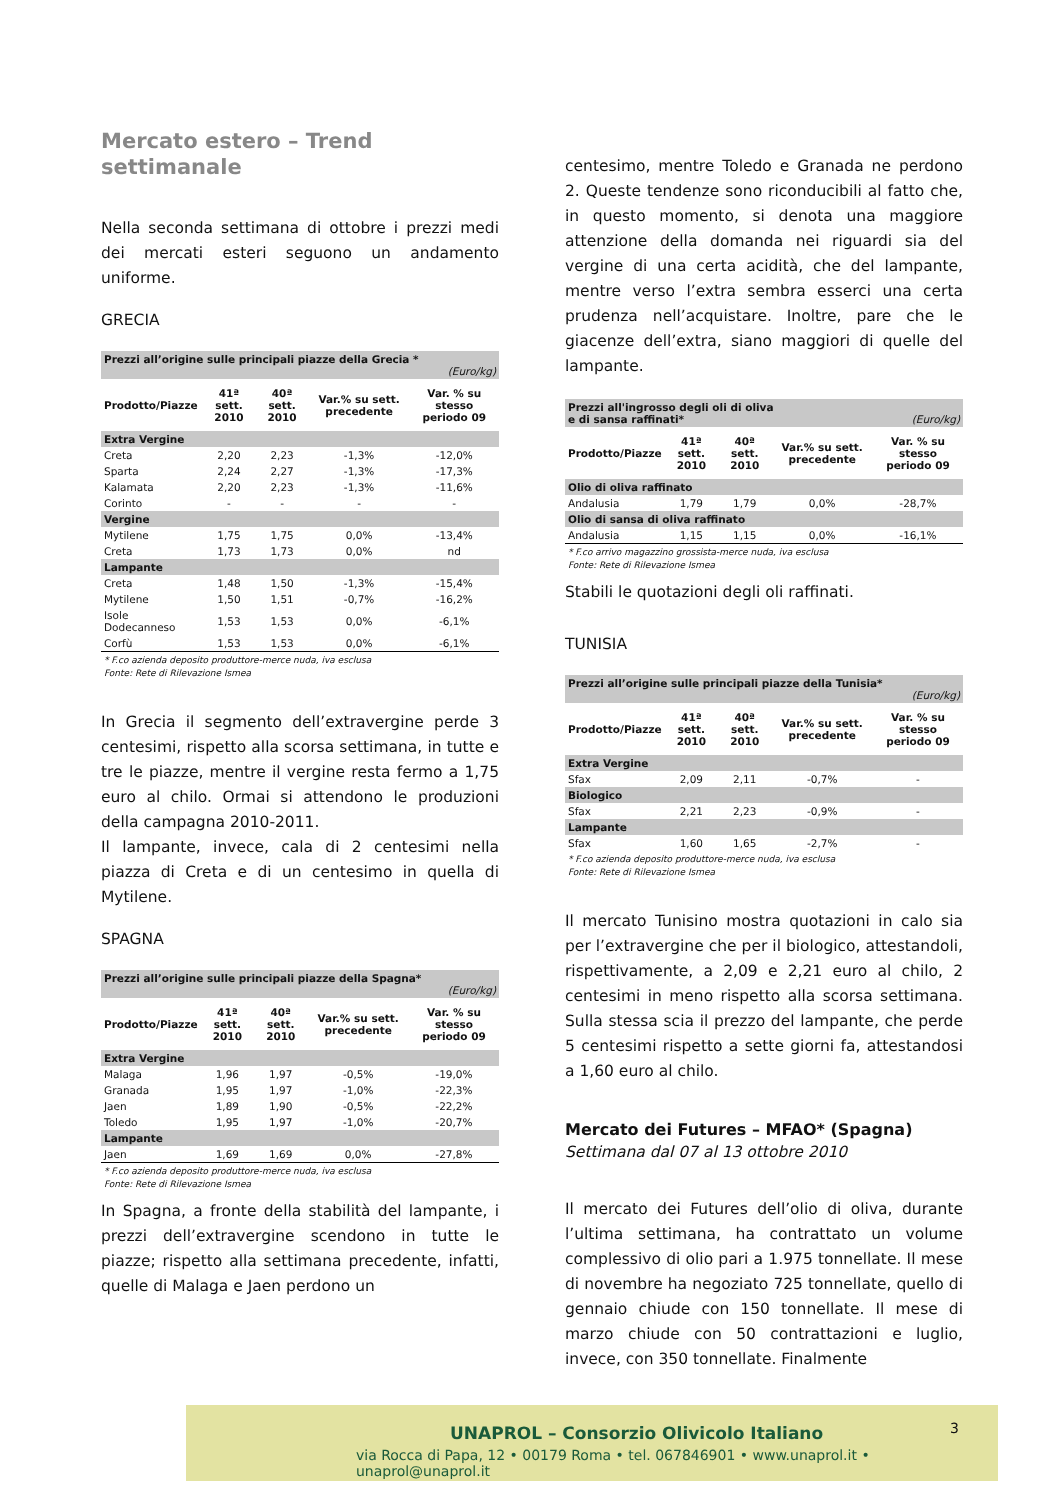Mercato estero – Trend settimanale
Nella seconda settimana di ottobre i prezzi medi dei mercati esteri seguono un andamento uniforme.
GRECIA
| Prezzi all’origine sulle principali piazze della Grecia * (Euro/kg) | | | | |
| Prodotto/Piazze | 41ª sett. 2010 | 40ª sett. 2010 | Var.% su sett. precedente | Var. % su stesso periodo 09 |
| Extra Vergine | | | | |
| Creta | 2,20 | 2,23 | -1,3% | -12,0% |
| Sparta | 2,24 | 2,27 | -1,3% | -17,3% |
| Kalamata | 2,20 | 2,23 | -1,3% | -11,6% |
| Corinto | - | - | - | - |
| Vergine | | | | |
| Mytilene | 1,75 | 1,75 | 0,0% | -13,4% |
| Creta | 1,73 | 1,73 | 0,0% | nd |
| Lampante | | | | |
| Creta | 1,48 | 1,50 | -1,3% | -15,4% |
| Mytilene | 1,50 | 1,51 | -0,7% | -16,2% |
| Isole Dodecanneso | 1,53 | 1,53 | 0,0% | -6,1% |
| Corfù | 1,53 | 1,53 | 0,0% | -6,1% |
* F.co azienda deposito produttore-merce nuda, iva esclusa
Fonte: Rete di Rilevazione Ismea
In Grecia il segmento dell’extravergine perde 3 centesimi, rispetto alla scorsa settimana, in tutte e tre le piazze, mentre il vergine resta fermo a 1,75 euro al chilo. Ormai si attendono le produzioni della campagna 2010-2011.
Il lampante, invece, cala di 2 centesimi nella piazza di Creta e di un centesimo in quella di Mytilene.
SPAGNA
| Prezzi all’origine sulle principali piazze della Spagna* (Euro/kg) | | | | |
| Prodotto/Piazze | 41ª sett. 2010 | 40ª sett. 2010 | Var.% su sett. precedente | Var. % su stesso periodo 09 |
| Extra Vergine | | | | |
| Malaga | 1,96 | 1,97 | -0,5% | -19,0% |
| Granada | 1,95 | 1,97 | -1,0% | -22,3% |
| Jaen | 1,89 | 1,90 | -0,5% | -22,2% |
| Toledo | 1,95 | 1,97 | -1,0% | -20,7% |
| Lampante | | | | |
| Jaen | 1,69 | 1,69 | 0,0% | -27,8% |
* F.co azienda deposito produttore-merce nuda, iva esclusa
Fonte: Rete di Rilevazione Ismea
In Spagna, a fronte della stabilità del lampante, i prezzi dell’extravergine scendono in tutte le piazze; rispetto alla settimana precedente, infatti, quelle di Malaga e Jaen perdono un
centesimo, mentre Toledo e Granada ne perdono 2. Queste tendenze sono riconducibili al fatto che, in questo momento, si denota una maggiore attenzione della domanda nei riguardi sia del vergine di una certa acidità, che del lampante, mentre verso l’extra sembra esserci una certa prudenza nell’acquistare. Inoltre, pare che le giacenze dell’extra, siano maggiori di quelle del lampante.
| Prezzi all'ingrosso degli oli di oliva e di sansa raffinati* (Euro/kg) | | | | |
| Prodotto/Piazze | 41ª sett. 2010 | 40ª sett. 2010 | Var.% su sett. precedente | Var. % su stesso periodo 09 |
| Olio di oliva raffinato | | | | |
| Andalusia | 1,79 | 1,79 | 0,0% | -28,7% |
| Olio di sansa di oliva raffinato | | | | |
| Andalusia | 1,15 | 1,15 | 0,0% | -16,1% |
* F.co arrivo magazzino grossista-merce nuda, iva esclusa
Fonte: Rete di Rilevazione Ismea
Stabili le quotazioni degli oli raffinati.
TUNISIA
| Prezzi all’origine sulle principali piazze della Tunisia* (Euro/kg) | | | | |
| Prodotto/Piazze | 41ª sett. 2010 | 40ª sett. 2010 | Var.% su sett. precedente | Var. % su stesso periodo 09 |
| Extra Vergine | | | | |
| Sfax | 2,09 | 2,11 | -0,7% | - |
| Biologico | | | | |
| Sfax | 2,21 | 2,23 | -0,9% | - |
| Lampante | | | | |
| Sfax | 1,60 | 1,65 | -2,7% | - |
* F.co azienda deposito produttore-merce nuda, iva esclusa
Fonte: Rete di Rilevazione Ismea
Il mercato Tunisino mostra quotazioni in calo sia per l’extravergine che per il biologico, attestandoli, rispettivamente, a 2,09 e 2,21 euro al chilo, 2 centesimi in meno rispetto alla scorsa settimana. Sulla stessa scia il prezzo del lampante, che perde 5 centesimi rispetto a sette giorni fa, attestandosi a 1,60 euro al chilo.
Mercato dei Futures – MFAO* (Spagna)
Settimana dal 07 al 13 ottobre 2010
Il mercato dei Futures dell’olio di oliva, durante l’ultima settimana, ha contrattato un volume complessivo di olio pari a 1.975 tonnellate. Il mese di novembre ha negoziato 725 tonnellate, quello di gennaio chiude con 150 tonnellate. Il mese di marzo chiude con 50 contrattazioni e luglio, invece, con 350 tonnellate. Finalmente
UNAPROL – Consorzio Olivicolo Italiano
via Rocca di Papa, 12 • 00179 Roma • tel. 067846901 • www.unaprol.it • unaprol@unaprol.it
3